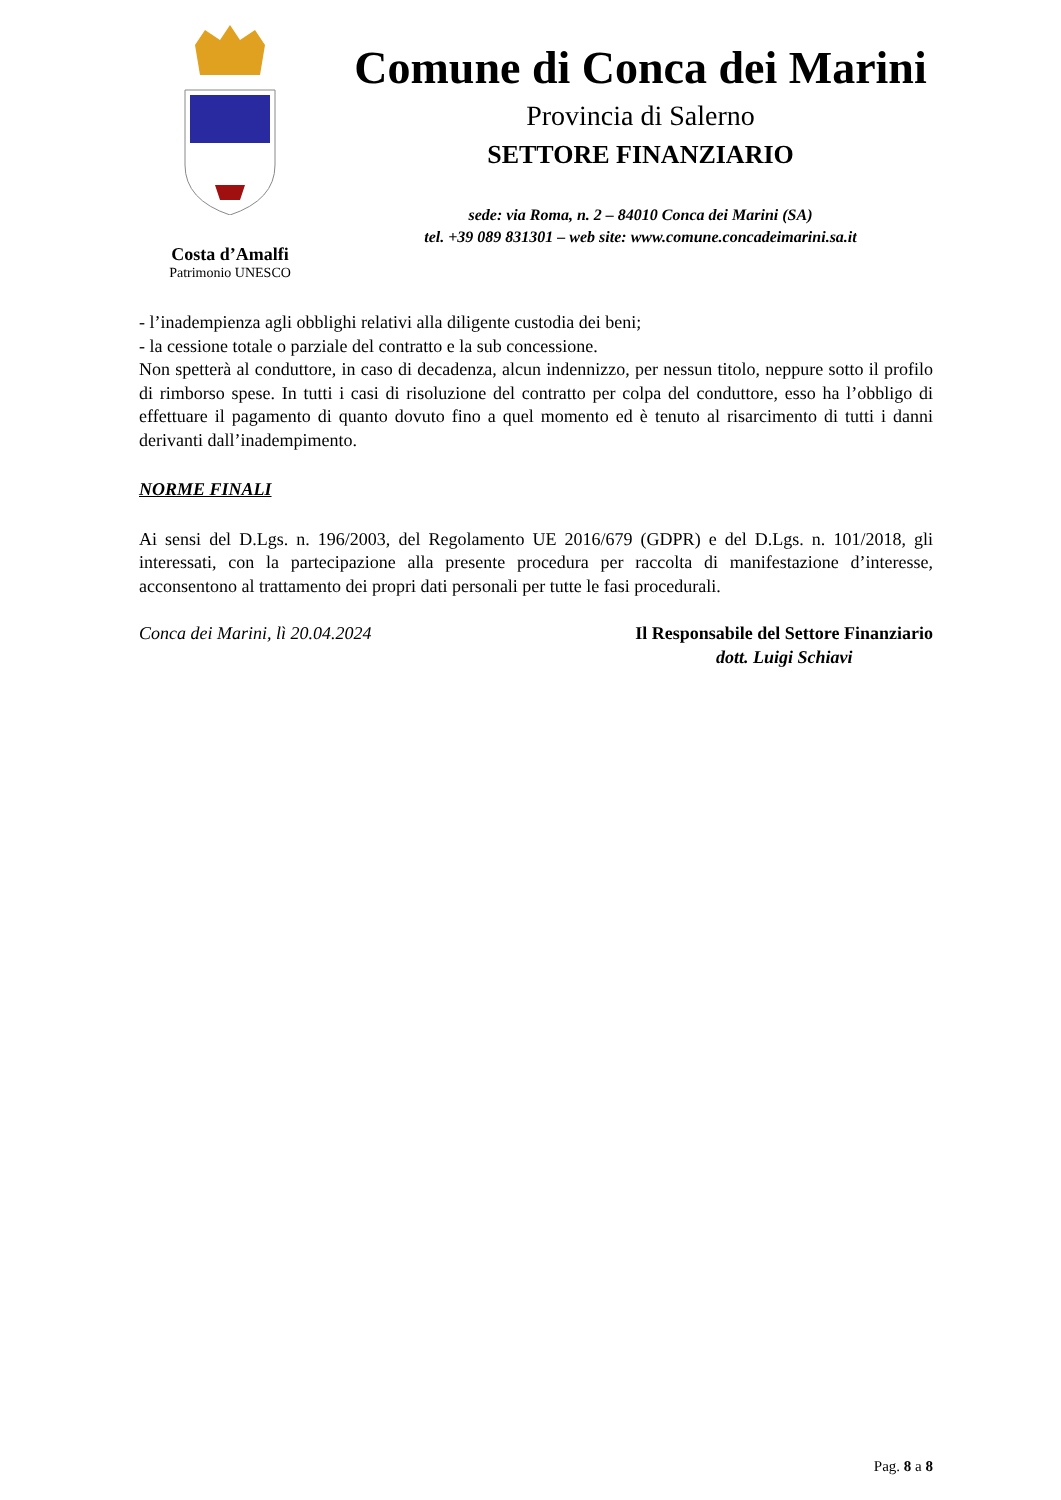Costa d’Amalfi
Patrimonio UNESCO
Comune di Conca dei Marini
Provincia di Salerno
SETTORE FINANZIARIO
sede: via Roma, n. 2 – 84010 Conca dei Marini (SA)
tel. +39 089 831301 – web site: www.comune.concadeimarini.sa.it
- l’inadempienza agli obblighi relativi alla diligente custodia dei beni;
- la cessione totale o parziale del contratto e la sub concessione.
Non spetterà al conduttore, in caso di decadenza, alcun indennizzo, per nessun titolo, neppure sotto il profilo di rimborso spese. In tutti i casi di risoluzione del contratto per colpa del conduttore, esso ha l’obbligo di effettuare il pagamento di quanto dovuto fino a quel momento ed è tenuto al risarcimento di tutti i danni derivanti dall’inadempimento.
NORME FINALI
Ai sensi del D.Lgs. n. 196/2003, del Regolamento UE 2016/679 (GDPR) e del D.Lgs. n. 101/2018, gli interessati, con la partecipazione alla presente procedura per raccolta di manifestazione d’interesse, acconsentono al trattamento dei propri dati personali per tutte le fasi procedurali.
Conca dei Marini, lì 20.04.2024
Il Responsabile del Settore Finanziario
dott. Luigi Schiavi
Pag. 8 a 8